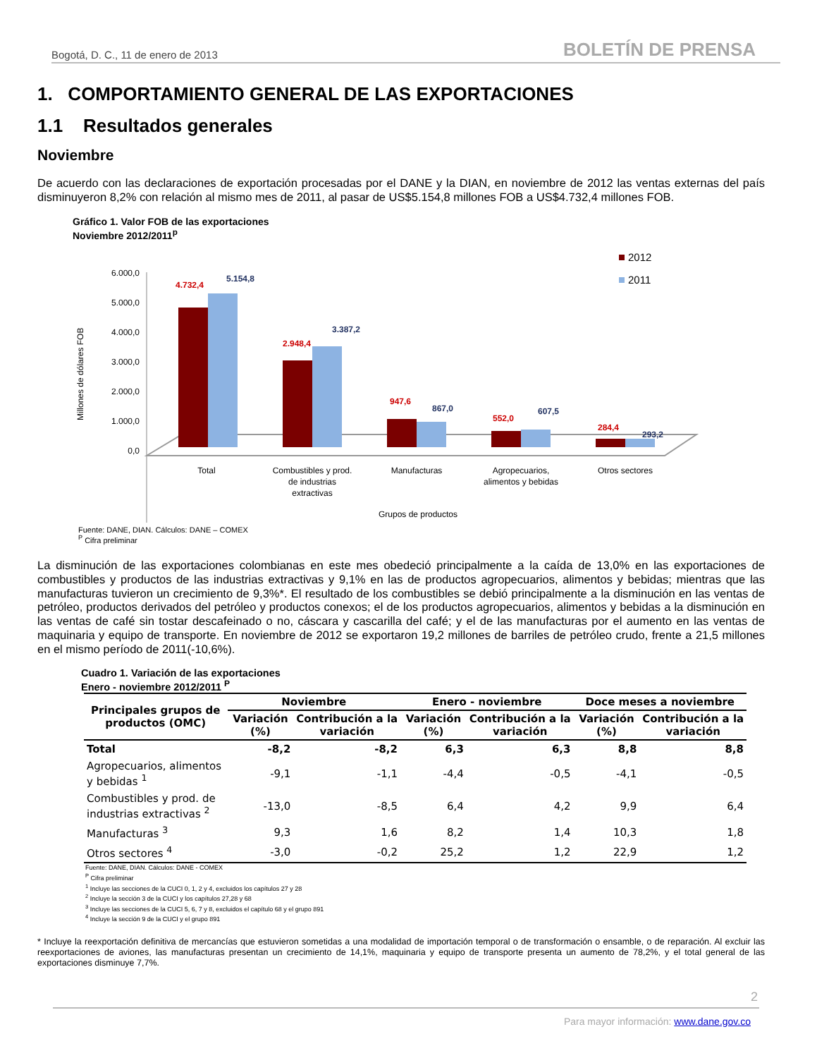Bogotá, D. C., 11 de enero de 2013 BOLETÍN DE PRENSA
1. COMPORTAMIENTO GENERAL DE LAS EXPORTACIONES
1.1 Resultados generales
Noviembre
De acuerdo con las declaraciones de exportación procesadas por el DANE y la DIAN, en noviembre de 2012 las ventas externas del país disminuyeron 8,2% con relación al mismo mes de 2011, al pasar de US$5.154,8 millones FOB a US$4.732,4 millones FOB.
Gráfico 1. Valor FOB de las exportaciones
Noviembre 2012/2011<sup>p</sup>
Millones de dólares FOB
6.000,0
5.000,0
4.000,0
3.000,0
2.000,0
1.000,0
0,0
4.732,4
5.154,8
2.948,4
3.387,2
947,6
867,0
552,0
607,5
284,4
293,2
2012
2011
Total
Combustibles y prod.
de industrias
extractivas
Manufacturas
Agropecuarios,
alimentos y bebidas
Otros sectores
Grupos de productos
Fuente: DANE, DIAN. Cálculos: DANE – COMEX
<sup>P</sup> Cifra preliminar
La disminución de las exportaciones colombianas en este mes obedeció principalmente a la caída de 13,0% en las exportaciones de combustibles y productos de las industrias extractivas y 9,1% en las de productos agropecuarios, alimentos y bebidas; mientras que las manufacturas tuvieron un crecimiento de 9,3%*. El resultado de los combustibles se debió principalmente a la disminución en las ventas de petróleo, productos derivados del petróleo y productos conexos; el de los productos agropecuarios, alimentos y bebidas a la disminución en las ventas de café sin tostar descafeinado o no, cáscara y cascarilla del café; y el de las manufacturas por el aumento en las ventas de maquinaria y equipo de transporte. En noviembre de 2012 se exportaron 19,2 millones de barriles de petróleo crudo, frente a 21,5 millones en el mismo período de 2011(-10,6%).
Cuadro 1. Variación de las exportaciones
Enero - noviembre 2012/2011 <sup>P</sup>
| Principales grupos de productos (OMC) | Noviembre | | Enero - noviembre | | Doce meses a noviembre | |
| --- | --- | --- | --- | --- | --- | --- |
| | Variación (%) | Contribución a la variación | Variación (%) | Contribución a la variación | Variación (%) | Contribución a la variación |
| Total | -8,2 | -8,2 | 6,3 | 6,3 | 8,8 | 8,8 |
| Agropecuarios, alimentos y bebidas <sup>1</sup> | -9,1 | -1,1 | -4,4 | -0,5 | -4,1 | -0,5 |
| Combustibles y prod. de industrias extractivas <sup>2</sup> | -13,0 | -8,5 | 6,4 | 4,2 | 9,9 | 6,4 |
| Manufacturas <sup>3</sup> | 9,3 | 1,6 | 8,2 | 1,4 | 10,3 | 1,8 |
| Otros sectores <sup>4</sup> | -3,0 | -0,2 | 25,2 | 1,2 | 22,9 | 1,2 |
Fuente: DANE, DIAN. Cálculos: DANE - COMEX
<sup>P</sup> Cifra preliminar
<sup>1</sup> Incluye las secciones de la CUCI 0, 1, 2 y 4, excluidos los capítulos 27 y 28
<sup>2</sup> Incluye la sección 3 de la CUCI y los capítulos 27,28 y 68
<sup>3</sup> Incluye las secciones de la CUCI 5, 6, 7 y 8, excluidos el capítulo 68 y el grupo 891
<sup>4</sup> Incluye la sección 9 de la CUCI y el grupo 891
* Incluye la reexportación definitiva de mercancías que estuvieron sometidas a una modalidad de importación temporal o de transformación o ensamble, o de reparación. Al excluir las reexportaciones de aviones, las manufacturas presentan un crecimiento de 14,1%, maquinaria y equipo de transporte presenta un aumento de 78,2%, y el total general de las exportaciones disminuye 7,7%.
2
Para mayor información: www.dane.gov.co